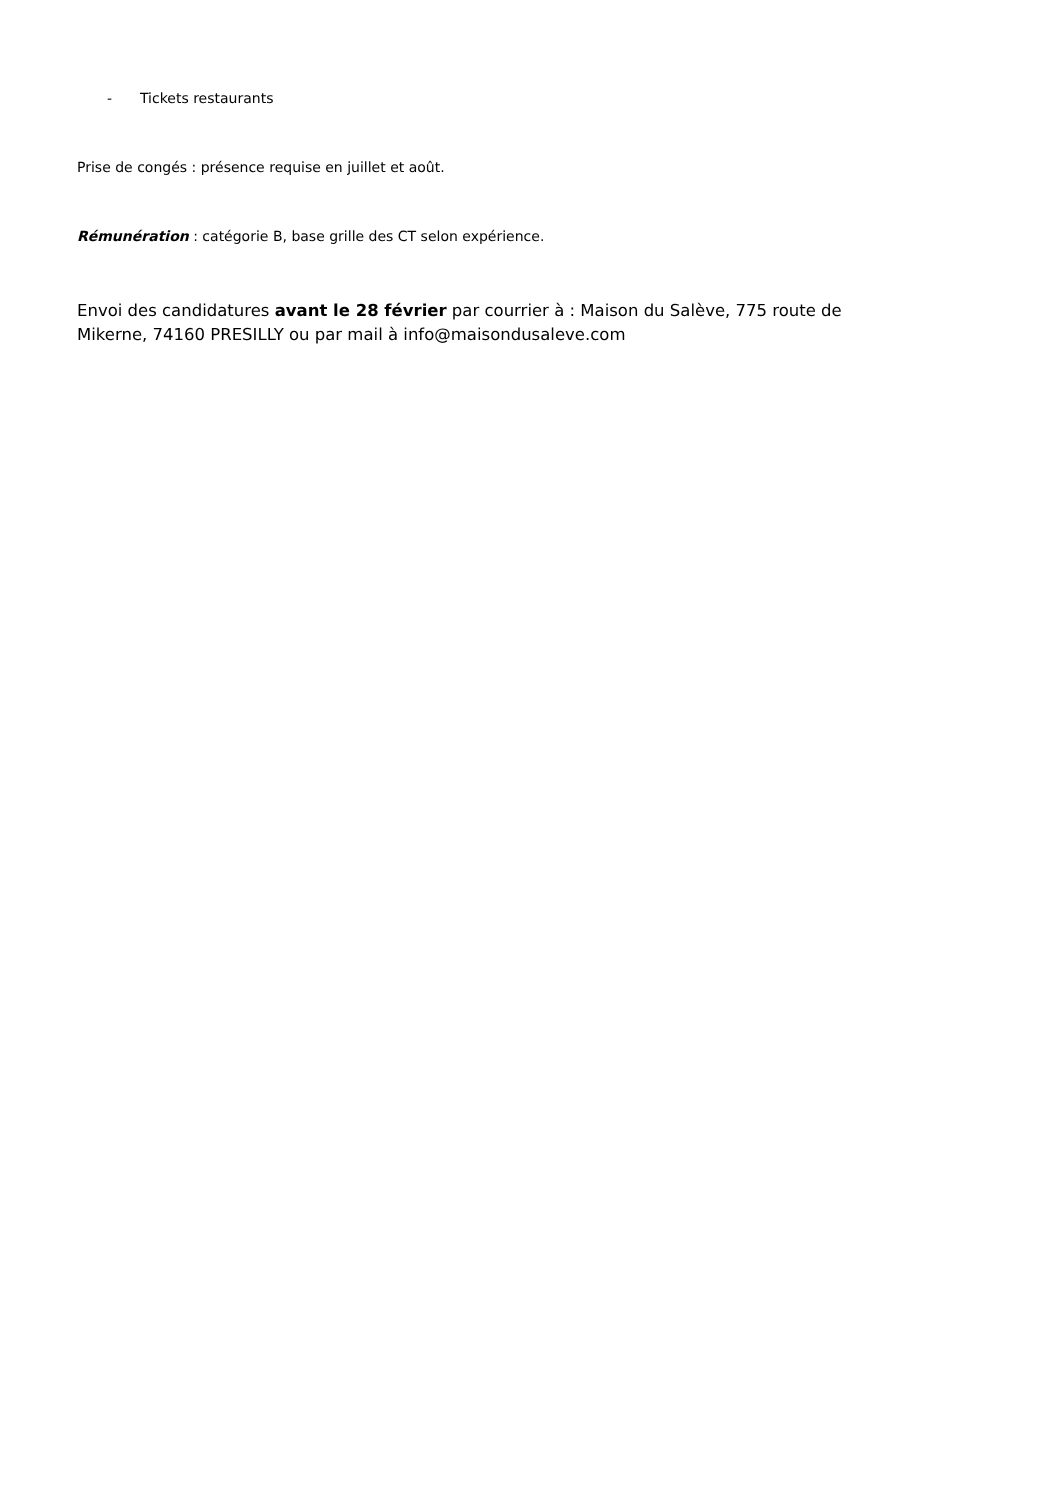- Tickets restaurants
Prise de congés : présence requise en juillet et août.
Rémunération : catégorie B, base grille des CT selon expérience.
Envoi des candidatures avant le 28 février par courrier à : Maison du Salève, 775 route de Mikerne, 74160 PRESILLY ou par mail à info@maisondusaleve.com